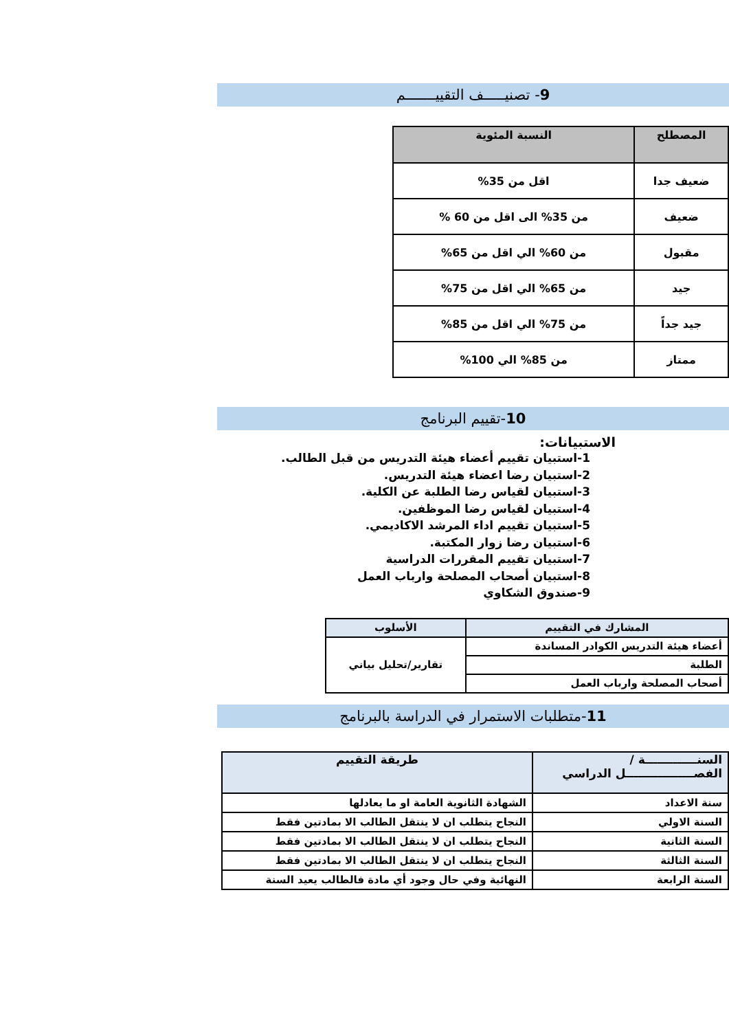9- تصنيـــــف التقييـــــــم
| المصطلح | النسبة المئوية |
| --- | --- |
| ضعيف جدا | اقل من 35% |
| ضعيف | من 35% الى اقل من 60 % |
| مقبول | من 60% الي اقل من 65% |
| جيد | من 65% الي اقل من 75% |
| جيد جداً | من 75% الي اقل من 85% |
| ممتاز | من 85% الي 100% |
10-تقييم البرنامج
الاستبيانات:
1-استبيان تقييم أعضاء هيئة التدريس من قبل الطالب.
2-استبيان رضا اعضاء هيئة التدريس.
3-استبيان لقياس رضا الطلبة عن الكلية.
4-استبيان لقياس رضا الموظفين.
5-استبيان تقييم اداء المرشد الاكاديمي.
6-استبيان رضا زوار المكتبة.
7-استبيان تقييم المقررات الدراسية
8-استبيان أصحاب المصلحة وارباب العمل
9-صندوق الشكاوي
| المشارك في التقييم | الأسلوب |
| --- | --- |
| أعضاء هيئة التدريس الكوادر المساندة | تقارير/تحليل بياني |
| الطلبة | |
| أصحاب المصلحة وارباب العمل | |
11-متطلبات الاستمرار في الدراسة بالبرنامج
| السنـــــــــــــة / الفصـــــــــــــــــل الدراسي | طريقة التقييم |
| --- | --- |
| سنة الاعداد | الشهادة الثانوية العامة او ما يعادلها |
| السنة الاولي | النجاح يتطلب ان لا ينتقل الطالب الا بمادتين فقط |
| السنة الثانية | النجاح يتطلب ان لا ينتقل الطالب الا بمادتين فقط |
| السنة الثالثة | النجاح يتطلب ان لا ينتقل الطالب الا بمادتين فقط |
| السنة الرابعة | النهائية وفي حال وجود أي مادة فالطالب يعيد السنة |